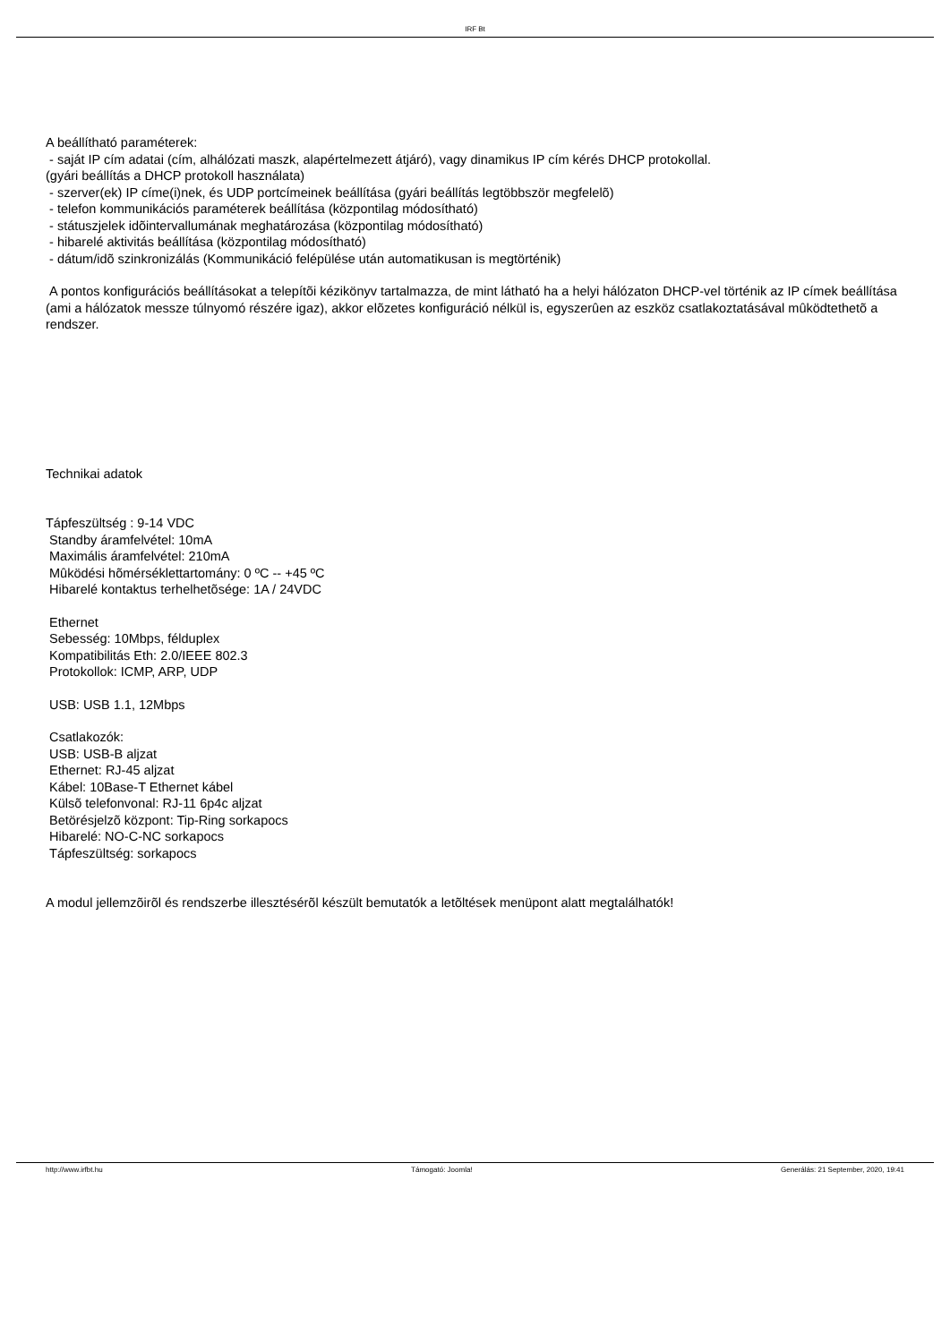IRF Bt
A beállítható paraméterek:
- saját IP cím adatai (cím, alhálózati maszk, alapértelmezett átjáró), vagy dinamikus IP cím kérés DHCP protokollal.
(gyári beállítás a DHCP protokoll használata)
- szerver(ek) IP címe(i)nek, és UDP portcímeinek beállítása (gyári beállítás legtöbbször megfelelõ)
- telefon kommunikációs paraméterek beállítása (központilag módosítható)
- státuszjelek idõintervallumának meghatározása (központilag módosítható)
- hibarelé aktivitás beállítása (központilag módosítható)
- dátum/idõ szinkronizálás (Kommunikáció felépülése után automatikusan is megtörténik)
A pontos konfigurációs beállításokat a telepítõi kézikönyv tartalmazza, de mint látható ha a helyi hálózaton DHCP-vel történik az IP címek beállítása (ami a hálózatok messze túlnyomó részére igaz), akkor elõzetes konfiguráció nélkül is, egyszerûen az eszköz csatlakoztatásával mûködtethetõ a rendszer.
Technikai adatok
Tápfeszültség : 9-14 VDC
Standby áramfelvétel: 10mA
Maximális áramfelvétel: 210mA
Mûködési hõmérséklettartomány: 0 ºC -- +45 ºC
Hibarelé kontaktus terhelhetõsége: 1A / 24VDC
Ethernet
Sebesség: 10Mbps, félduplex
Kompatibilitás Eth: 2.0/IEEE 802.3
Protokollok: ICMP, ARP, UDP
USB: USB 1.1, 12Mbps
Csatlakozók:
USB: USB-B aljzat
Ethernet: RJ-45 aljzat
Kábel: 10Base-T Ethernet kábel
Külsõ telefonvonal: RJ-11 6p4c aljzat
Betörésjelzõ központ: Tip-Ring sorkapocs
Hibarelé: NO-C-NC sorkapocs
Tápfeszültség: sorkapocs
A modul jellemzõirõl és rendszerbe illesztésérõl készült bemutatók a letõltések menüpont alatt megtalálhatók!
http://www.irfbt.hu Támogató: Joomla! Generálás: 21 September, 2020, 19:41